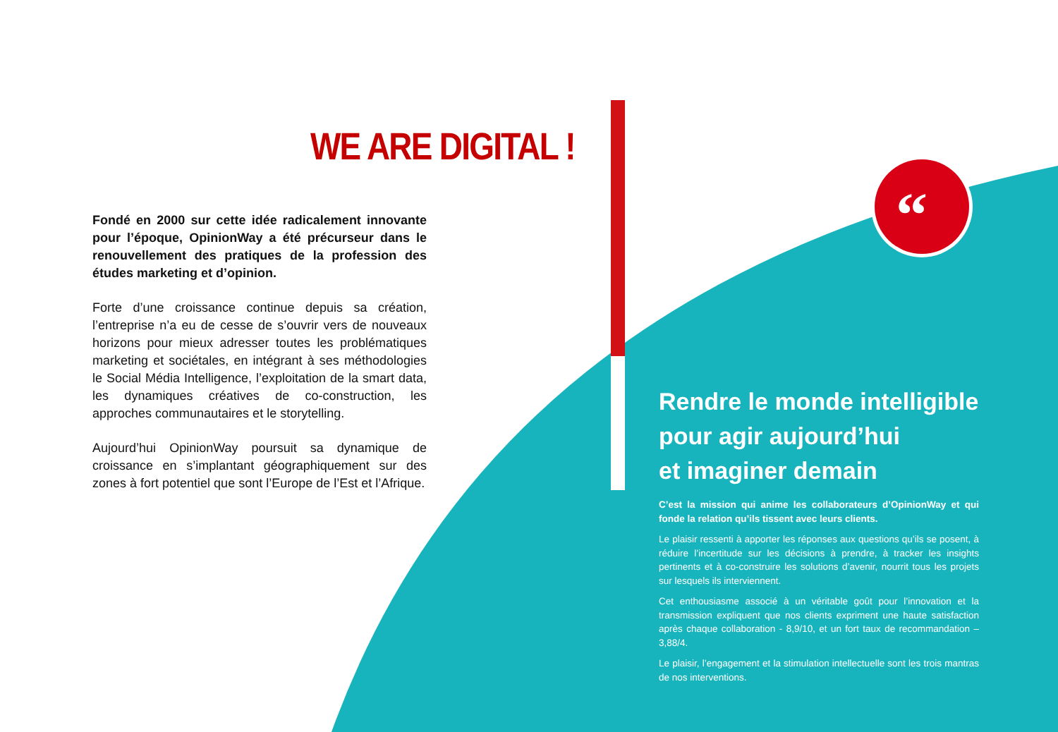“
WE ARE DIGITAL !
Fondé en 2000 sur cette idée radicalement innovante pour l’époque, OpinionWay a été précurseur dans le renouvellement des pratiques de la profession des études marketing et d’opinion.
Forte d’une croissance continue depuis sa création, l’entreprise n’a eu de cesse de s’ouvrir vers de nouveaux horizons pour mieux adresser toutes les problématiques marketing et sociétales, en intégrant à ses méthodologies le Social Média Intelligence, l’exploitation de la smart data, les dynamiques créatives de co-construction, les approches communautaires et le storytelling.
Aujourd’hui OpinionWay poursuit sa dynamique de croissance en s’implantant géographiquement sur des zones à fort potentiel que sont l’Europe de l’Est et l’Afrique.
Rendre le monde intelligible
pour agir aujourd’hui
et imaginer demain
C’est la mission qui anime les collaborateurs d’OpinionWay et qui fonde la relation qu’ils tissent avec leurs clients.
Le plaisir ressenti à apporter les réponses aux questions qu’ils se posent, à réduire l’incertitude sur les décisions à prendre, à tracker les insights pertinents et à co-construire les solutions d’avenir, nourrit tous les projets sur lesquels ils interviennent.
Cet enthousiasme associé à un véritable goût pour l’innovation et la transmission expliquent que nos clients expriment une haute satisfaction après chaque collaboration - 8,9/10, et un fort taux de recommandation – 3,88/4.
Le plaisir, l’engagement et la stimulation intellectuelle sont les trois mantras de nos interventions.